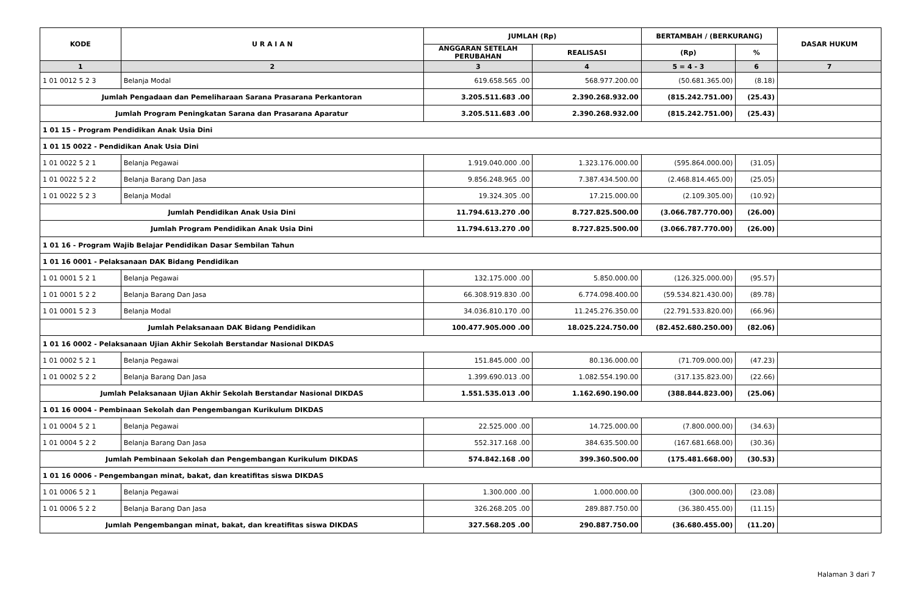| KODE | U R A I A N | JUMLAH (Rp) | | BERTAMBAH / (BERKURANG) | | DASAR HUKUM |
| --- | --- | --- | --- | --- | --- | --- |
| | | ANGGARAN SETELAH PERUBAHAN | REALISASI | (Rp) | % | |
| 1 | 2 | 3 | 4 | 5 = 4 - 3 | 6 | 7 |
| 1 01 0012 5 2 3 | Belanja Modal | 619.658.565 .00 | 568.977.200.00 | (50.681.365.00) | (8.18) | |
| Jumlah Pengadaan dan Pemeliharaan Sarana Prasarana Perkantoran | | 3.205.511.683 .00 | 2.390.268.932.00 | (815.242.751.00) | (25.43) | |
| Jumlah Program Peningkatan Sarana dan Prasarana Aparatur | | 3.205.511.683 .00 | 2.390.268.932.00 | (815.242.751.00) | (25.43) | |
| 1 01 15 - Program Pendidikan Anak Usia Dini | | | | | | |
| 1 01 15 0022 - Pendidikan Anak Usia Dini | | | | | | |
| 1 01 0022 5 2 1 | Belanja Pegawai | 1.919.040.000 .00 | 1.323.176.000.00 | (595.864.000.00) | (31.05) | |
| 1 01 0022 5 2 2 | Belanja Barang Dan Jasa | 9.856.248.965 .00 | 7.387.434.500.00 | (2.468.814.465.00) | (25.05) | |
| 1 01 0022 5 2 3 | Belanja Modal | 19.324.305 .00 | 17.215.000.00 | (2.109.305.00) | (10.92) | |
| Jumlah Pendidikan Anak Usia Dini | | 11.794.613.270 .00 | 8.727.825.500.00 | (3.066.787.770.00) | (26.00) | |
| Jumlah Program Pendidikan Anak Usia Dini | | 11.794.613.270 .00 | 8.727.825.500.00 | (3.066.787.770.00) | (26.00) | |
| 1 01 16 - Program Wajib Belajar Pendidikan Dasar Sembilan Tahun | | | | | | |
| 1 01 16 0001 - Pelaksanaan DAK Bidang Pendidikan | | | | | | |
| 1 01 0001 5 2 1 | Belanja Pegawai | 132.175.000 .00 | 5.850.000.00 | (126.325.000.00) | (95.57) | |
| 1 01 0001 5 2 2 | Belanja Barang Dan Jasa | 66.308.919.830 .00 | 6.774.098.400.00 | (59.534.821.430.00) | (89.78) | |
| 1 01 0001 5 2 3 | Belanja Modal | 34.036.810.170 .00 | 11.245.276.350.00 | (22.791.533.820.00) | (66.96) | |
| Jumlah Pelaksanaan DAK Bidang Pendidikan | | 100.477.905.000 .00 | 18.025.224.750.00 | (82.452.680.250.00) | (82.06) | |
| 1 01 16 0002 - Pelaksanaan Ujian Akhir Sekolah Berstandar Nasional DIKDAS | | | | | | |
| 1 01 0002 5 2 1 | Belanja Pegawai | 151.845.000 .00 | 80.136.000.00 | (71.709.000.00) | (47.23) | |
| 1 01 0002 5 2 2 | Belanja Barang Dan Jasa | 1.399.690.013 .00 | 1.082.554.190.00 | (317.135.823.00) | (22.66) | |
| Jumlah Pelaksanaan Ujian Akhir Sekolah Berstandar Nasional DIKDAS | | 1.551.535.013 .00 | 1.162.690.190.00 | (388.844.823.00) | (25.06) | |
| 1 01 16 0004 - Pembinaan Sekolah dan Pengembangan Kurikulum DIKDAS | | | | | | |
| 1 01 0004 5 2 1 | Belanja Pegawai | 22.525.000 .00 | 14.725.000.00 | (7.800.000.00) | (34.63) | |
| 1 01 0004 5 2 2 | Belanja Barang Dan Jasa | 552.317.168 .00 | 384.635.500.00 | (167.681.668.00) | (30.36) | |
| Jumlah Pembinaan Sekolah dan Pengembangan Kurikulum DIKDAS | | 574.842.168 .00 | 399.360.500.00 | (175.481.668.00) | (30.53) | |
| 1 01 16 0006 - Pengembangan minat, bakat, dan kreatifitas siswa DIKDAS | | | | | | |
| 1 01 0006 5 2 1 | Belanja Pegawai | 1.300.000 .00 | 1.000.000.00 | (300.000.00) | (23.08) | |
| 1 01 0006 5 2 2 | Belanja Barang Dan Jasa | 326.268.205 .00 | 289.887.750.00 | (36.380.455.00) | (11.15) | |
| Jumlah Pengembangan minat, bakat, dan kreatifitas siswa DIKDAS | | 327.568.205 .00 | 290.887.750.00 | (36.680.455.00) | (11.20) | |
Halaman 3 dari 7